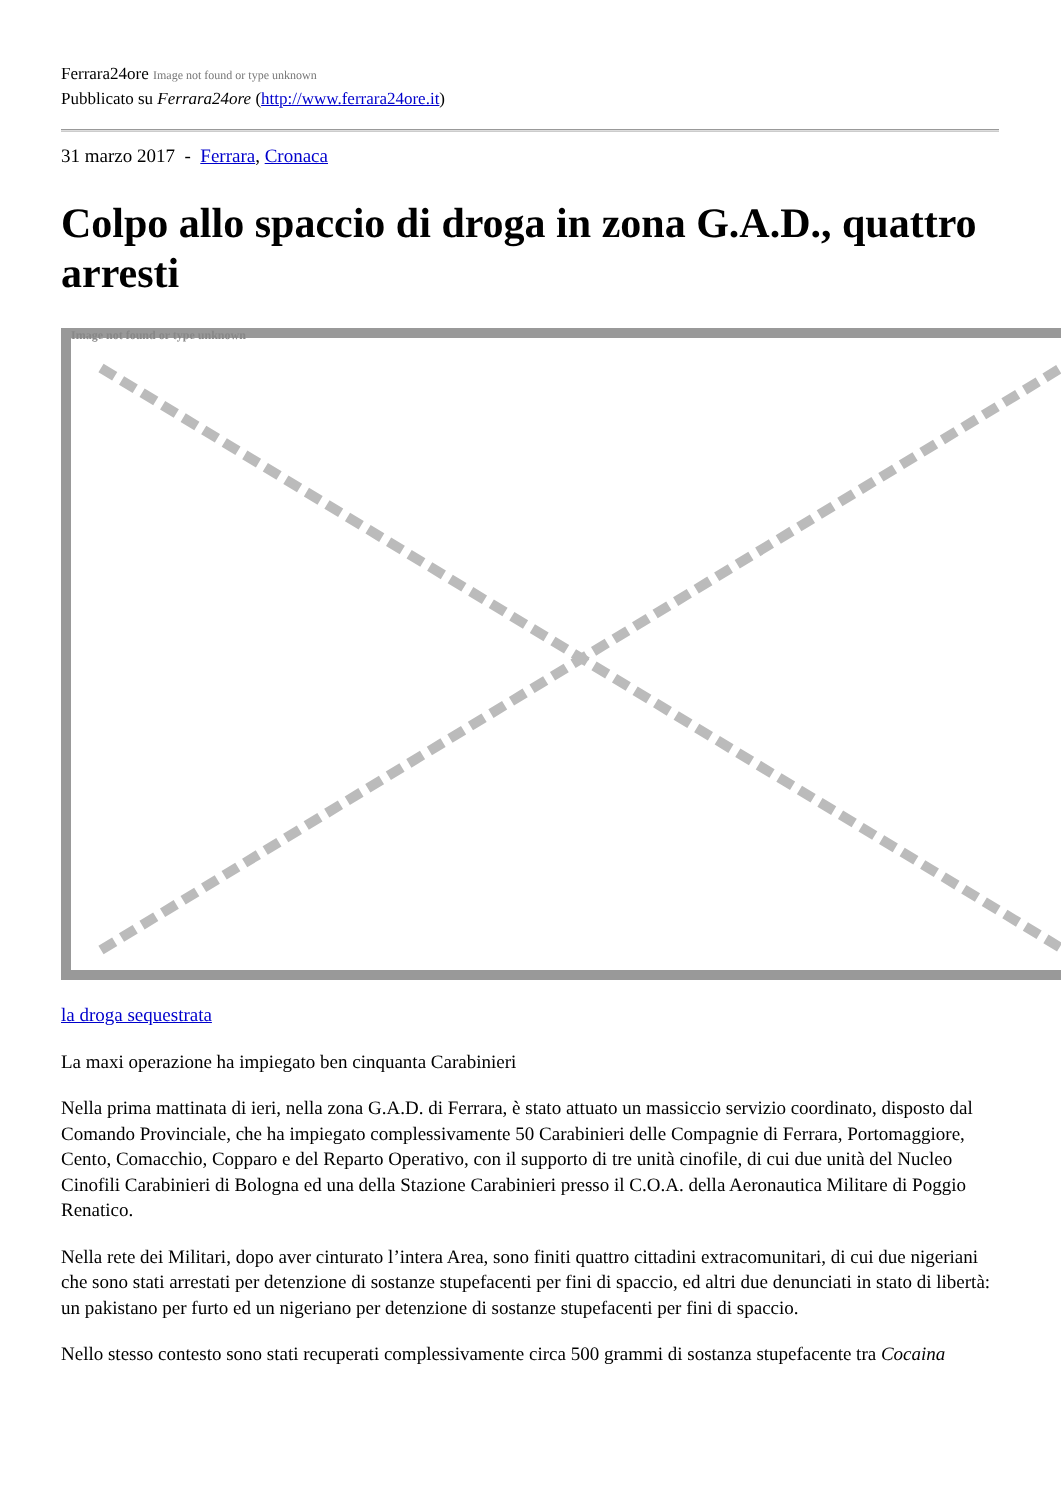Ferrara24ore Image not found or type unknown
Pubblicato su Ferrara24ore (http://www.ferrara24ore.it)
31 marzo 2017 - Ferrara, Cronaca
Colpo allo spaccio di droga in zona G.A.D., quattro arresti
Image not found or type unknown
la droga sequestrata
La maxi operazione ha impiegato ben cinquanta Carabinieri
Nella prima mattinata di ieri, nella zona G.A.D. di Ferrara, è stato attuato un massiccio servizio coordinato, disposto dal Comando Provinciale, che ha impiegato complessivamente 50 Carabinieri delle Compagnie di Ferrara, Portomaggiore, Cento, Comacchio, Copparo e del Reparto Operativo, con il supporto di tre unità cinofile, di cui due unità del Nucleo Cinofili Carabinieri di Bologna ed una della Stazione Carabinieri presso il C.O.A. della Aeronautica Militare di Poggio Renatico.
Nella rete dei Militari, dopo aver cinturato l’intera Area, sono finiti quattro cittadini extracomunitari, di cui due nigeriani che sono stati arrestati per detenzione di sostanze stupefacenti per fini di spaccio, ed altri due denunciati in stato di libertà: un pakistano per furto ed un nigeriano per detenzione di sostanze stupefacenti per fini di spaccio.
Nello stesso contesto sono stati recuperati complessivamente circa 500 grammi di sostanza stupefacente tra Cocaina